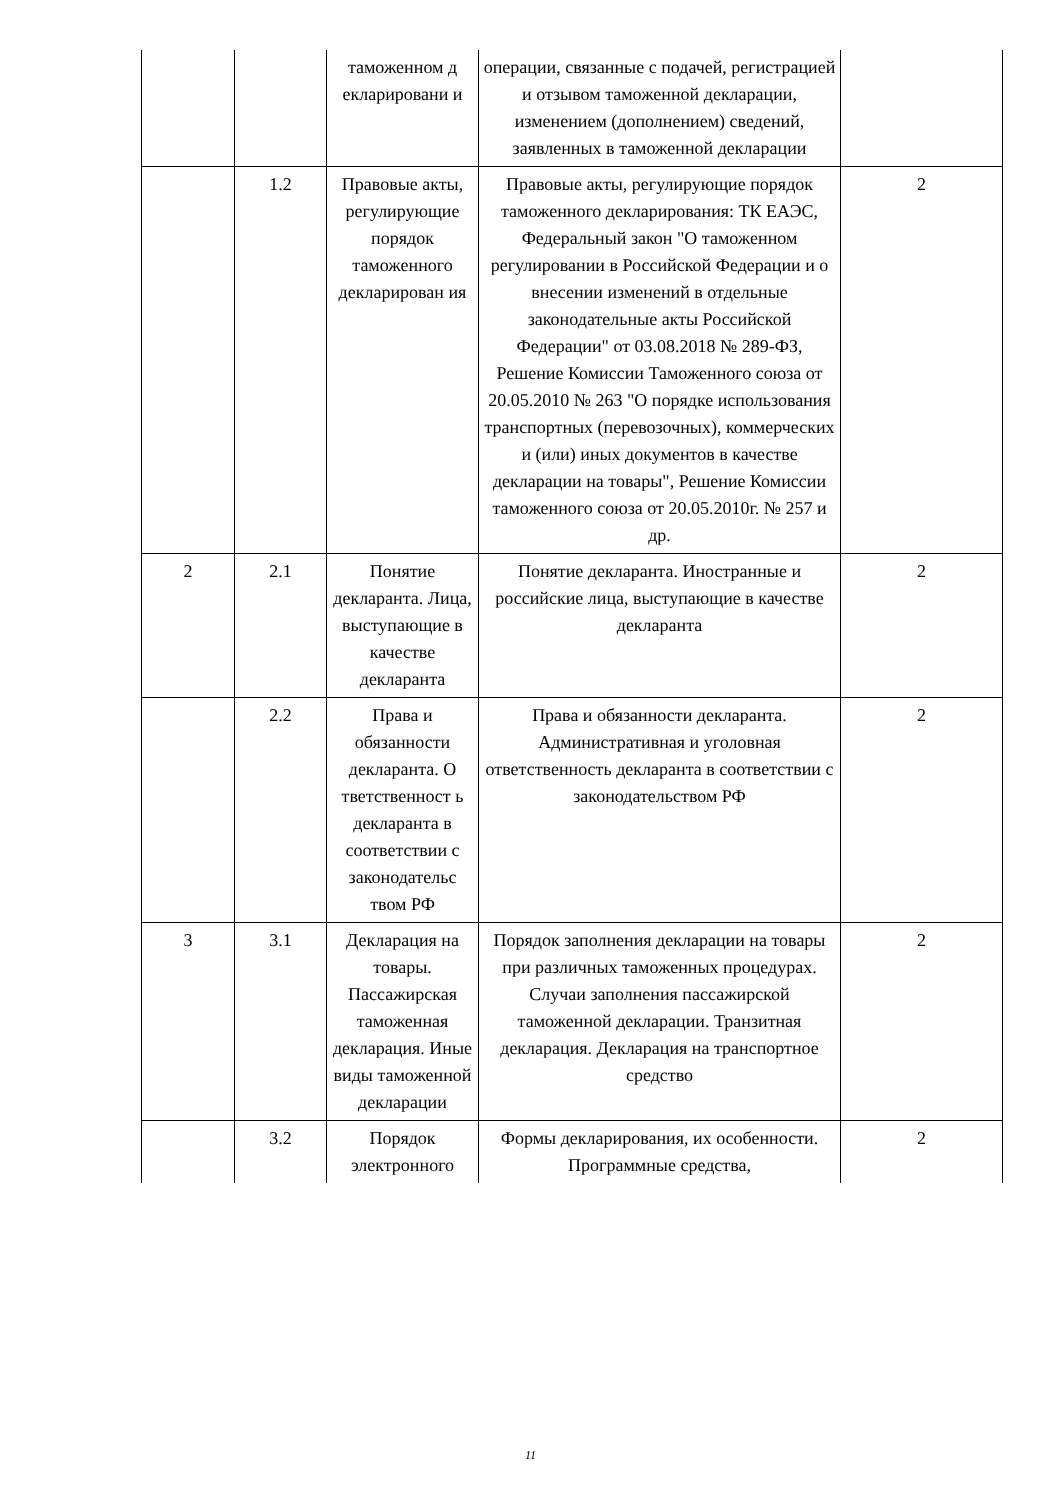| | | таможенном д екларировани и | операции, связанные с подачей, регистрацией и отзывом таможенной декларации, изменением (дополнением) сведений, заявленных в таможенной декларации | |
| | 1.2 | Правовые акты, регулирующие порядок таможенного декларирован ия | Правовые акты, регулирующие порядок таможенного декларирования: ТК ЕАЭС, Федеральный закон "О таможенном регулировании в Российской Федерации и о внесении изменений в отдельные законодательные акты Российской Федерации" от 03.08.2018 № 289-ФЗ, Решение Комиссии Таможенного союза от 20.05.2010 № 263 "О порядке использования транспортных (перевозочных), коммерческих и (или) иных документов в качестве декларации на товары", Решение Комиссии таможенного союза от 20.05.2010г. № 257 и др. | 2 |
| 2 | 2.1 | Понятие декларанта. Лица, выступающие в качестве декларанта | Понятие декларанта. Иностранные и российские лица, выступающие в качестве декларанта | 2 |
| | 2.2 | Права и обязанности декларанта. О тветственност ь декларанта в соответствии с законодательс твом РФ | Права и обязанности декларанта. Административная и уголовная ответственность декларанта в соответствии с законодательством РФ | 2 |
| 3 | 3.1 | Декларация на товары. Пассажирская таможенная декларация. Иные виды таможенной декларации | Порядок заполнения декларации на товары при различных таможенных процедурах. Случаи заполнения пассажирской таможенной декларации. Транзитная декларация. Декларация на транспортное средство | 2 |
| | 3.2 | Порядок электронного | Формы декларирования, их особенности. Программные средства, | 2 |
11